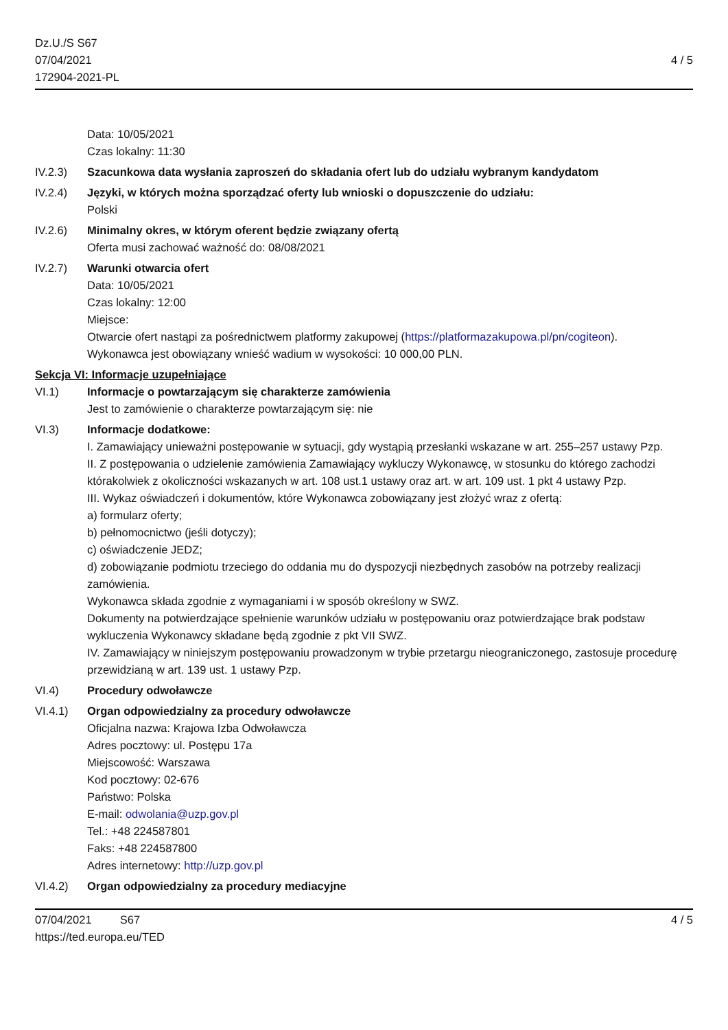Dz.U./S S67
07/04/2021
172904-2021-PL
4 / 5
Data: 10/05/2021
Czas lokalny: 11:30
IV.2.3) Szacunkowa data wysłania zaproszeń do składania ofert lub do udziału wybranym kandydatom
IV.2.4) Języki, w których można sporządzać oferty lub wnioski o dopuszczenie do udziału:
Polski
IV.2.6) Minimalny okres, w którym oferent będzie związany ofertą
Oferta musi zachować ważność do: 08/08/2021
IV.2.7) Warunki otwarcia ofert
Data: 10/05/2021
Czas lokalny: 12:00
Miejsce:
Otwarcie ofert nastąpi za pośrednictwem platformy zakupowej (https://platformazakupowa.pl/pn/cogiteon).
Wykonawca jest obowiązany wnieść wadium w wysokości: 10 000,00 PLN.
Sekcja VI: Informacje uzupełniające
VI.1) Informacje o powtarzającym się charakterze zamówienia
Jest to zamówienie o charakterze powtarzającym się: nie
VI.3) Informacje dodatkowe:
I. Zamawiający unieważni postępowanie w sytuacji, gdy wystąpią przesłanki wskazane w art. 255–257 ustawy Pzp.
II. Z postępowania o udzielenie zamówienia Zamawiający wykluczy Wykonawcę, w stosunku do którego zachodzi którakolwiek z okoliczności wskazanych w art. 108 ust.1 ustawy oraz art. w art. 109 ust. 1 pkt 4 ustawy Pzp.
III. Wykaz oświadczeń i dokumentów, które Wykonawca zobowiązany jest złożyć wraz z ofertą:
a) formularz oferty;
b) pełnomocnictwo (jeśli dotyczy);
c) oświadczenie JEDZ;
d) zobowiązanie podmiotu trzeciego do oddania mu do dyspozycji niezbędnych zasobów na potrzeby realizacji zamówienia.
Wykonawca składa zgodnie z wymaganiami i w sposób określony w SWZ.
Dokumenty na potwierdzające spełnienie warunków udziału w postępowaniu oraz potwierdzające brak podstaw wykluczenia Wykonawcy składane będą zgodnie z pkt VII SWZ.
IV. Zamawiający w niniejszym postępowaniu prowadzonym w trybie przetargu nieograniczonego, zastosuje procedurę przewidzianą w art. 139 ust. 1 ustawy Pzp.
VI.4) Procedury odwoławcze
VI.4.1) Organ odpowiedzialny za procedury odwoławcze
Oficjalna nazwa: Krajowa Izba Odwoławcza
Adres pocztowy: ul. Postępu 17a
Miejscowość: Warszawa
Kod pocztowy: 02-676
Państwo: Polska
E-mail: odwolania@uzp.gov.pl
Tel.: +48 224587801
Faks: +48 224587800
Adres internetowy: http://uzp.gov.pl
VI.4.2) Organ odpowiedzialny za procedury mediacyjne
07/04/2021 S67
https://ted.europa.eu/TED
4 / 5